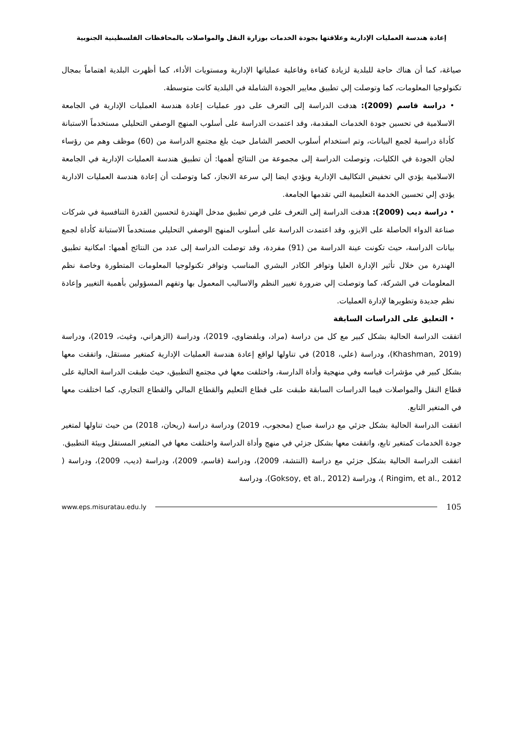إعادة هندسة العمليات الإدارية وعلاقتها بجودة الخدمات بوزارة النقل والمواصلات بالمحافظات الفلسطينية الجنوبية
صياغة، كما أن هناك حاجة للبلدية لزيادة كفاءة وفاعلية عملياتها الإدارية ومستويات الأداء، كما أظهرت البلدية اهتماماً بمجال تكنولوجيا المعلومات، كما وتوصلت إلي تطبيق معايير الجودة الشاملة في البلدية كانت متوسطة.
• دراسة قاسم (2009): هدفت الدراسة إلى التعرف على دور عمليات إعادة هندسة العمليات الإدارية في الجامعة الاسلامية في تحسين جودة الخدمات المقدمة، وقد اعتمدت الدراسة على أسلوب المنهج الوصفي التحليلي مستخدماً الاستبانة كأداة دراسية لجمع البيانات، وتم استخدام أسلوب الحصر الشامل حيث بلغ مجتمع الدراسة من (60) موظف وهم من رؤساء لجان الجودة في الكليات، وتوصلت الدراسة إلى مجموعة من النتائج أهمها: أن تطبيق هندسة العمليات الإدارية في الجامعة الاسلامية يؤدي الي تخفيض التكاليف الإدارية ويؤدي ايضا إلي سرعة الانجاز، كما وتوصلت أن إعادة هندسة العمليات الادارية يؤدي إلي تحسين الخدمة التعليمية التي تقدمها الجامعة.
• دراسة ديب (2009): هدفت الدراسة إلى التعرف على فرص تطبيق مدخل الهندرة لتحسين القدرة التنافسية في شركات صناعة الدواء الحاصلة على الايزو، وقد اعتمدت الدراسة على أسلوب المنهج الوصفي التحليلي مستخدماً الاستبانة كأداة لجمع بيانات الدراسة، حيث تكونت عينة الدراسة من (91) مفردة، وقد توصلت الدراسة إلى عدد من النتائج أهمها: امكانية تطبيق الهندرة من خلال تأثير الإدارة العليا وتوافر الكادر البشري المناسب وتوافر تكنولوجيا المعلومات المتطورة وخاصة نظم المعلومات في الشركة، كما وتوصلت إلي ضرورة تغيير النظم والاساليب المعمول بها وتفهم المسؤولين بأهمية التغيير وإعادة نظم جديدة وتطويرها لإدارة العمليات.
• التعليق على الدراسات السابقة
اتفقت الدراسة الحالية بشكل كبير مع كل من دراسة (مراد، وبلفضاوي، 2019)، ودراسة (الزهراني، وغيث، 2019)، ودراسة (Khashman, 2019)، ودراسة (علي، 2018) في تناولها لواقع إعادة هندسة العمليات الإدارية كمتغير مستقل، واتفقت معها بشكل كبير في مؤشرات قياسه وفي منهجية وأداة الدارسة، واختلفت معها في مجتمع التطبيق، حيث طبقت الدراسة الحالية على قطاع النقل والمواصلات فيما الدراسات السابقة طبقت على قطاع التعليم والقطاع المالي والقطاع التجاري، كما اختلفت معها في المتغير التابع.
اتفقت الدراسة الحالية بشكل جزئي مع دراسة صباح (محجوب، 2019) ودراسة دراسة (ريحان، 2018) من حيث تناولها لمتغير جودة الخدمات كمتغير تابع، واتفقت معها بشكل جزئي في منهج وأداة الدراسة واختلفت معها في المتغير المستقل وبيئة التطبيق.
اتفقت الدراسة الحالية بشكل جزئي مع دراسة (النتشة، 2009)، ودراسة (قاسم، 2009)، ودراسة (ديب، 2009)، ودراسة ( Ringim, et al., 2012 )، ودراسة (Goksoy, et al., 2012)، ودراسة
www.eps.misuratau.edu.ly 105